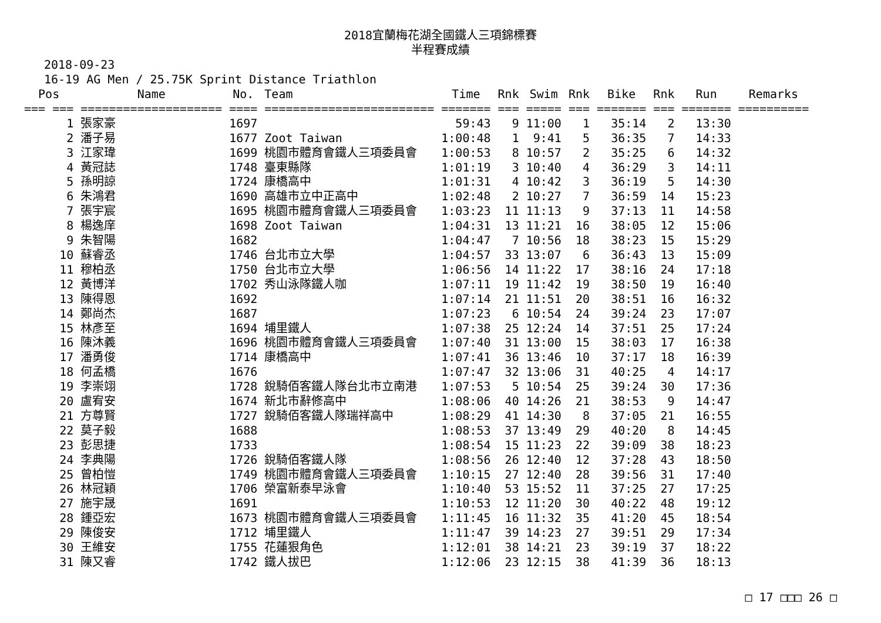2018宜蘭梅花湖全國鐵人三項錦標賽
半程賽成績
2018-09-23
16-19 AG Men / 25.75K Sprint Distance Triathlon
| Pos | Name | No. | Team | Time | Rnk | Swim | Rnk | Bike | Rnk | Run | Remarks |
| --- | --- | --- | --- | --- | --- | --- | --- | --- | --- | --- | --- |
| === === | ==================== | ==== | ======================== | ======= | === | ===== | === | ======= | === | ======= | ========== |
| 1 | 張家豪 | 1697 | | 59:43 | 9 | 11:00 | 1 | 35:14 | 2 | 13:30 | |
| 2 | 潘子易 | 1677 | Zoot Taiwan | 1:00:48 | 1 | 9:41 | 5 | 36:35 | 7 | 14:33 | |
| 3 | 江家瑋 | 1699 | 桃園市體育會鐵人三項委員會 | 1:00:53 | 8 | 10:57 | 2 | 35:25 | 6 | 14:32 | |
| 4 | 黃冠誌 | 1748 | 臺東縣隊 | 1:01:19 | 3 | 10:40 | 4 | 36:29 | 3 | 14:11 | |
| 5 | 孫明諒 | 1724 | 康橋高中 | 1:01:31 | 4 | 10:42 | 3 | 36:19 | 5 | 14:30 | |
| 6 | 朱鴻君 | 1690 | 高雄市立中正高中 | 1:02:48 | 2 | 10:27 | 7 | 36:59 | 14 | 15:23 | |
| 7 | 張宇宸 | 1695 | 桃園市體育會鐵人三項委員會 | 1:03:23 | 11 | 11:13 | 9 | 37:13 | 11 | 14:58 | |
| 8 | 楊逸庠 | 1698 | Zoot Taiwan | 1:04:31 | 13 | 11:21 | 16 | 38:05 | 12 | 15:06 | |
| 9 | 朱智陽 | 1682 | | 1:04:47 | 7 | 10:56 | 18 | 38:23 | 15 | 15:29 | |
| 10 | 蘇睿丞 | 1746 | 台北市立大學 | 1:04:57 | 33 | 13:07 | 6 | 36:43 | 13 | 15:09 | |
| 11 | 穆柏丞 | 1750 | 台北市立大學 | 1:06:56 | 14 | 11:22 | 17 | 38:16 | 24 | 17:18 | |
| 12 | 黃博洋 | 1702 | 秀山泳隊鐵人咖 | 1:07:11 | 19 | 11:42 | 19 | 38:50 | 19 | 16:40 | |
| 13 | 陳得恩 | 1692 | | 1:07:14 | 21 | 11:51 | 20 | 38:51 | 16 | 16:32 | |
| 14 | 鄭尚杰 | 1687 | | 1:07:23 | 6 | 10:54 | 24 | 39:24 | 23 | 17:07 | |
| 15 | 林彥至 | 1694 | 埔里鐵人 | 1:07:38 | 25 | 12:24 | 14 | 37:51 | 25 | 17:24 | |
| 16 | 陳沐義 | 1696 | 桃園市體育會鐵人三項委員會 | 1:07:40 | 31 | 13:00 | 15 | 38:03 | 17 | 16:38 | |
| 17 | 潘勇俊 | 1714 | 康橋高中 | 1:07:41 | 36 | 13:46 | 10 | 37:17 | 18 | 16:39 | |
| 18 | 何孟橋 | 1676 | | 1:07:47 | 32 | 13:06 | 31 | 40:25 | 4 | 14:17 | |
| 19 | 李崇翊 | 1728 | 銳騎佰客鐵人隊台北市立南港 | 1:07:53 | 5 | 10:54 | 25 | 39:24 | 30 | 17:36 | |
| 20 | 盧宥安 | 1674 | 新北市辭修高中 | 1:08:06 | 40 | 14:26 | 21 | 38:53 | 9 | 14:47 | |
| 21 | 方尊賢 | 1727 | 銳騎佰客鐵人隊瑞祥高中 | 1:08:29 | 41 | 14:30 | 8 | 37:05 | 21 | 16:55 | |
| 22 | 莫子毅 | 1688 | | 1:08:53 | 37 | 13:49 | 29 | 40:20 | 8 | 14:45 | |
| 23 | 彭思捷 | 1733 | | 1:08:54 | 15 | 11:23 | 22 | 39:09 | 38 | 18:23 | |
| 24 | 李典陽 | 1726 | 銳騎佰客鐵人隊 | 1:08:56 | 26 | 12:40 | 12 | 37:28 | 43 | 18:50 | |
| 25 | 曾柏愷 | 1749 | 桃園市體育會鐵人三項委員會 | 1:10:15 | 27 | 12:40 | 28 | 39:56 | 31 | 17:40 | |
| 26 | 林冠穎 | 1706 | 榮富新泰早泳會 | 1:10:40 | 53 | 15:52 | 11 | 37:25 | 27 | 17:25 | |
| 27 | 施宇晟 | 1691 | | 1:10:53 | 12 | 11:20 | 30 | 40:22 | 48 | 19:12 | |
| 28 | 鍾亞宏 | 1673 | 桃園市體育會鐵人三項委員會 | 1:11:45 | 16 | 11:32 | 35 | 41:20 | 45 | 18:54 | |
| 29 | 陳俊安 | 1712 | 埔里鐵人 | 1:11:47 | 39 | 14:23 | 27 | 39:51 | 29 | 17:34 | |
| 30 | 王維安 | 1755 | 花蓮狠角色 | 1:12:01 | 38 | 14:21 | 23 | 39:19 | 37 | 18:22 | |
| 31 | 陳又睿 | 1742 | 鐵人拔巴 | 1:12:06 | 23 | 12:15 | 38 | 41:39 | 36 | 18:13 | |
□ 17 □□□ 26 □